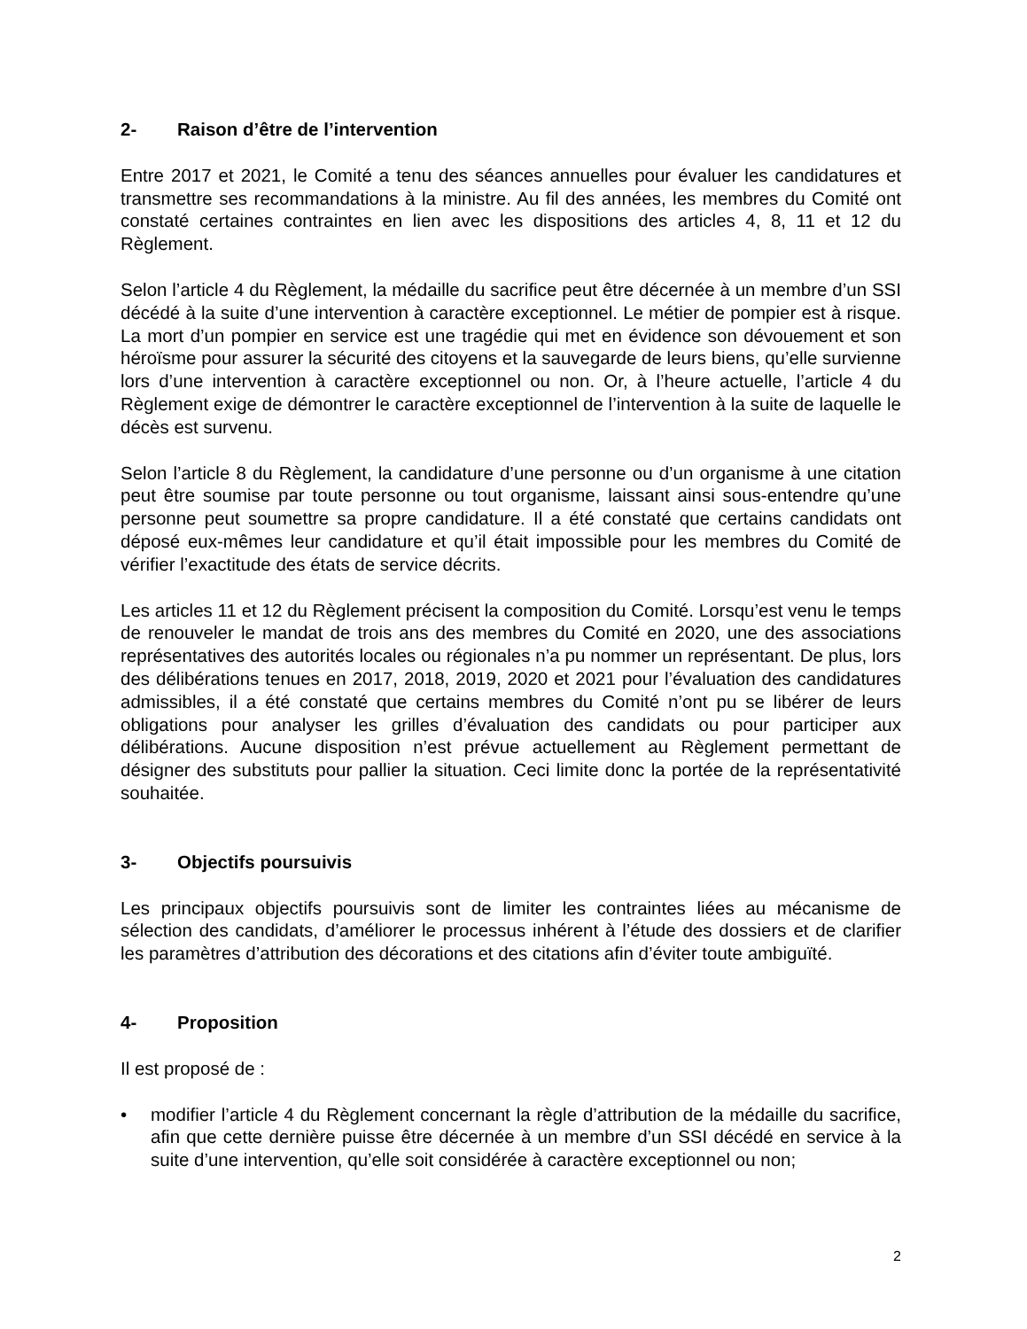2- Raison d’être de l’intervention
Entre 2017 et 2021, le Comité a tenu des séances annuelles pour évaluer les candidatures et transmettre ses recommandations à la ministre. Au fil des années, les membres du Comité ont constaté certaines contraintes en lien avec les dispositions des articles 4, 8, 11 et 12 du Règlement.
Selon l’article 4 du Règlement, la médaille du sacrifice peut être décernée à un membre d’un SSI décédé à la suite d’une intervention à caractère exceptionnel. Le métier de pompier est à risque. La mort d’un pompier en service est une tragédie qui met en évidence son dévouement et son héroïsme pour assurer la sécurité des citoyens et la sauvegarde de leurs biens, qu’elle survienne lors d’une intervention à caractère exceptionnel ou non. Or, à l’heure actuelle, l’article 4 du Règlement exige de démontrer le caractère exceptionnel de l’intervention à la suite de laquelle le décès est survenu.
Selon l’article 8 du Règlement, la candidature d’une personne ou d’un organisme à une citation peut être soumise par toute personne ou tout organisme, laissant ainsi sous-entendre qu’une personne peut soumettre sa propre candidature. Il a été constaté que certains candidats ont déposé eux-mêmes leur candidature et qu’il était impossible pour les membres du Comité de vérifier l’exactitude des états de service décrits.
Les articles 11 et 12 du Règlement précisent la composition du Comité. Lorsqu’est venu le temps de renouveler le mandat de trois ans des membres du Comité en 2020, une des associations représentatives des autorités locales ou régionales n’a pu nommer un représentant. De plus, lors des délibérations tenues en 2017, 2018, 2019, 2020 et 2021 pour l’évaluation des candidatures admissibles, il a été constaté que certains membres du Comité n’ont pu se libérer de leurs obligations pour analyser les grilles d’évaluation des candidats ou pour participer aux délibérations. Aucune disposition n’est prévue actuellement au Règlement permettant de désigner des substituts pour pallier la situation. Ceci limite donc la portée de la représentativité souhaitée.
3- Objectifs poursuivis
Les principaux objectifs poursuivis sont de limiter les contraintes liées au mécanisme de sélection des candidats, d’améliorer le processus inhérent à l’étude des dossiers et de clarifier les paramètres d’attribution des décorations et des citations afin d’éviter toute ambiguïté.
4- Proposition
Il est proposé de :
• modifier l’article 4 du Règlement concernant la règle d’attribution de la médaille du sacrifice, afin que cette dernière puisse être décernée à un membre d’un SSI décédé en service à la suite d’une intervention, qu’elle soit considérée à caractère exceptionnel ou non;
2